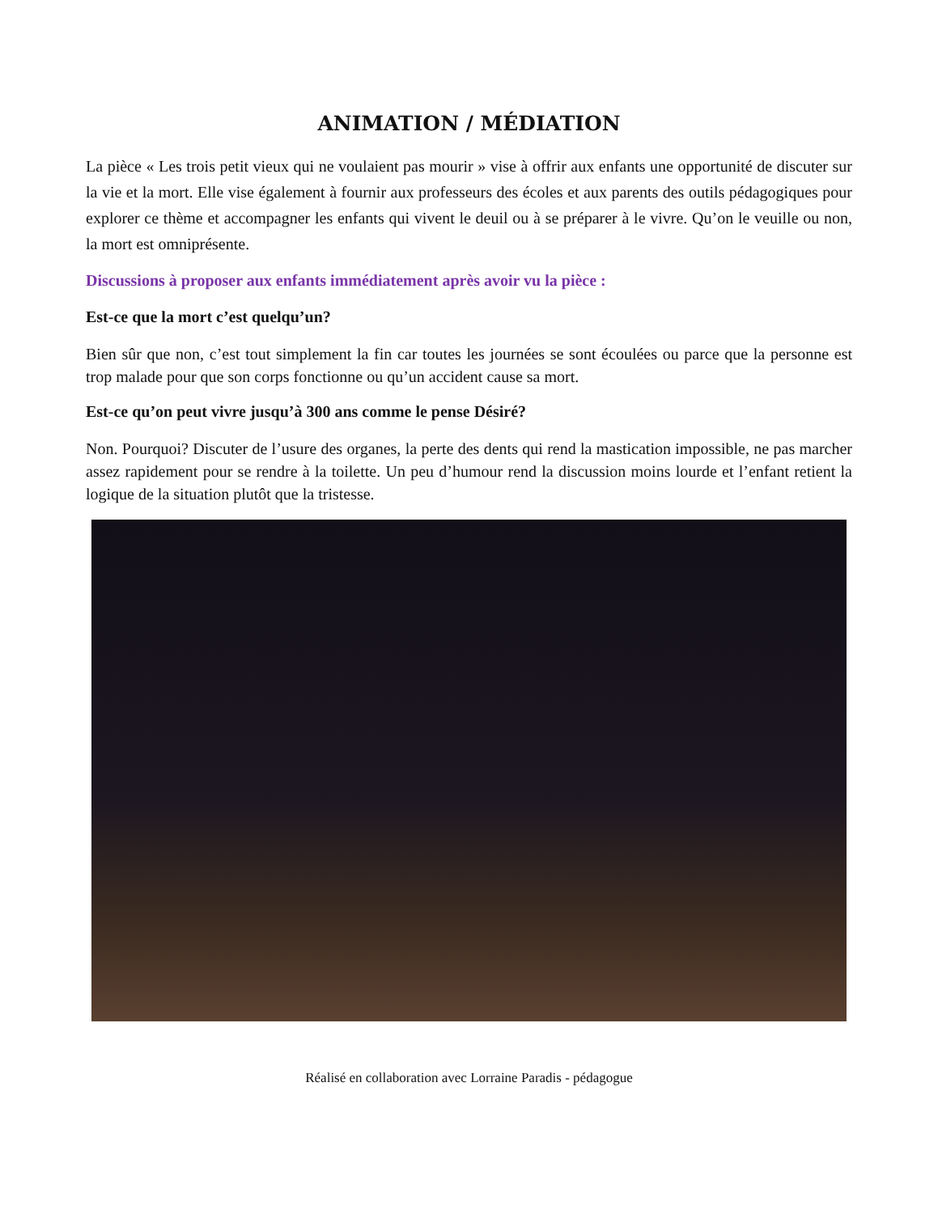ANIMATION / MÉDIATION
La pièce « Les trois petit vieux qui ne voulaient pas mourir » vise à offrir aux enfants une opportunité de discuter sur la vie et la mort. Elle vise également à fournir aux professeurs des écoles et aux parents des outils pédagogiques pour explorer ce thème et accompagner les enfants qui vivent le deuil ou à se préparer à le vivre. Qu’on le veuille ou non, la mort est omniprésente.
Discussions à proposer aux enfants immédiatement après avoir vu la pièce :
Est-ce que la mort c’est quelqu’un?
Bien sûr que non, c’est tout simplement la fin car toutes les journées se sont écoulées ou parce que la personne est trop malade pour que son corps fonctionne ou qu’un accident cause sa mort.
Est-ce qu’on peut vivre jusqu’à 300 ans comme le pense Désiré?
Non. Pourquoi? Discuter de l’usure des organes, la perte des dents qui rend la mastication impossible, ne pas marcher assez rapidement pour se rendre à la toilette. Un peu d’humour rend la discussion moins lourde et l’enfant retient la logique de la situation plutôt que la tristesse.
Réalisé en collaboration avec Lorraine Paradis - pédagogue